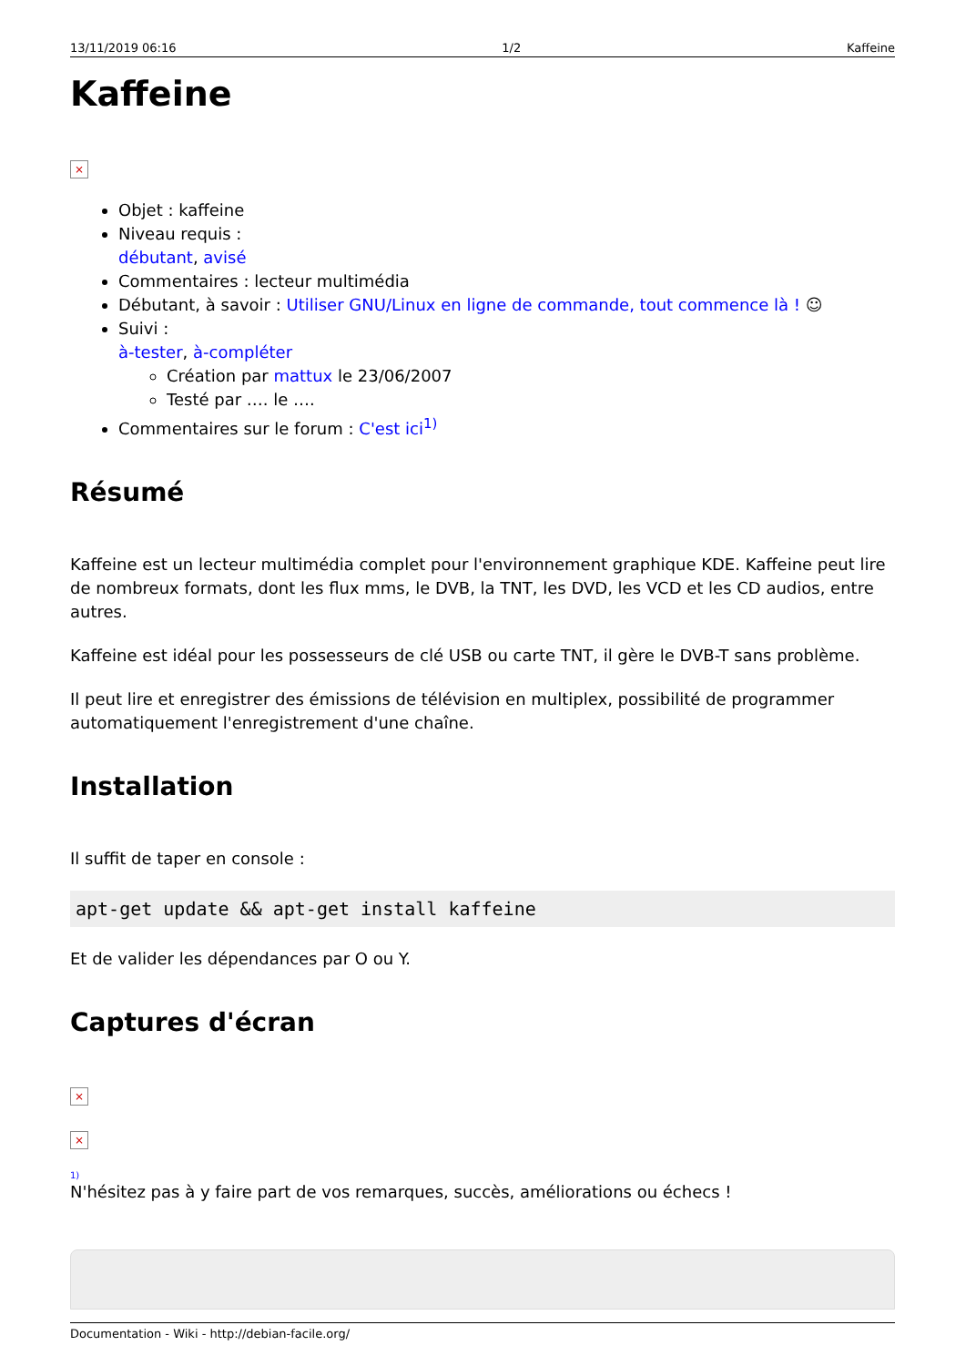13/11/2019 06:16 1/2 Kaffeine
Kaffeine
×
Objet : kaffeine
Niveau requis :
débutant, avisé
Commentaires : lecteur multimédia
Débutant, à savoir : Utiliser GNU/Linux en ligne de commande, tout commence là ! ☺
Suivi :
à-tester, à-compléter
Création par mattux le 23/06/2007
Testé par …. le ….
Commentaires sur le forum : C'est ici<sup>1)</sup>
Résumé
Kaffeine est un lecteur multimédia complet pour l'environnement graphique KDE. Kaffeine peut lire de nombreux formats, dont les flux mms, le DVB, la TNT, les DVD, les VCD et les CD audios, entre autres.
Kaffeine est idéal pour les possesseurs de clé USB ou carte TNT, il gère le DVB-T sans problème.
Il peut lire et enregistrer des émissions de télévision en multiplex, possibilité de programmer automatiquement l'enregistrement d'une chaîne.
Installation
Il suffit de taper en console :
apt-get update && apt-get install kaffeine
Et de valider les dépendances par O ou Y.
Captures d'écran
×
×
1)
N'hésitez pas à y faire part de vos remarques, succès, améliorations ou échecs !
Documentation - Wiki - http://debian-facile.org/